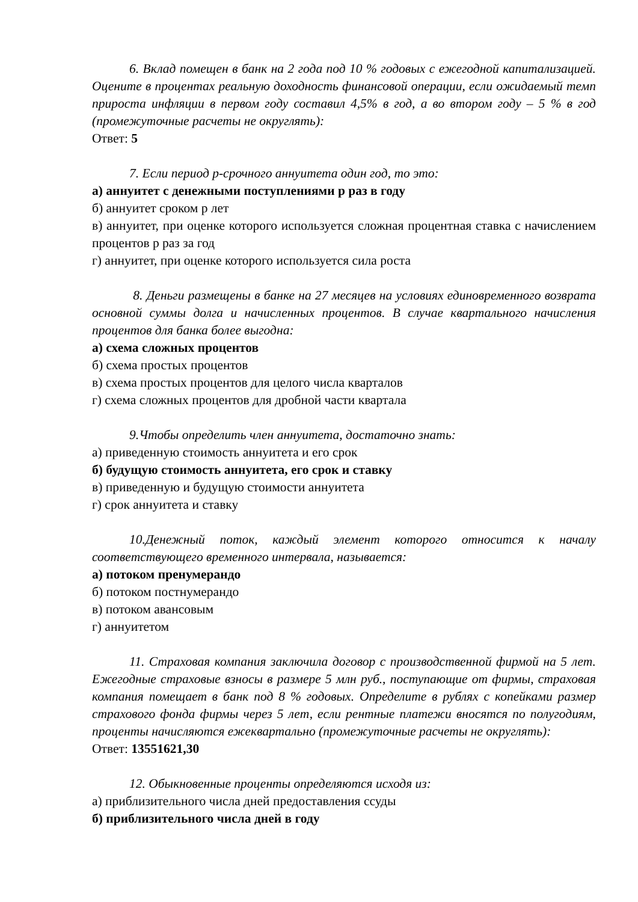6. Вклад помещен в банк на 2 года под 10 % годовых с ежегодной капитализацией. Оцените в процентах реальную доходность финансовой операции, если ожидаемый темп прироста инфляции в первом году составил 4,5% в год, а во втором году – 5 % в год (промежуточные расчеты не округлять):
Ответ: 5
7. Если период p-срочного аннуитета один год, то это:
а) аннуитет с денежными поступлениями p раз в году
б) аннуитет сроком p лет
в) аннуитет, при оценке которого используется сложная процентная ставка с начислением процентов p раз за год
г) аннуитет, при оценке которого используется сила роста
8. Деньги размещены в банке на 27 месяцев на условиях единовременного возврата основной суммы долга и начисленных процентов. В случае квартального начисления процентов для банка более выгодна:
а) схема сложных процентов
б) схема простых процентов
в) схема простых процентов для целого числа кварталов
г) схема сложных процентов для дробной части квартала
9.Чтобы определить член аннуитета, достаточно знать:
а) приведенную стоимость аннуитета и его срок
б) будущую стоимость аннуитета, его срок и ставку
в) приведенную и будущую стоимости аннуитета
г) срок аннуитета и ставку
10.Денежный поток, каждый элемент которого относится к началу соответствующего временного интервала, называется:
а) потоком пренумерандо
б) потоком постнумерандо
в) потоком авансовым
г) аннуитетом
11. Страховая компания заключила договор с производственной фирмой на 5 лет. Ежегодные страховые взносы в размере 5 млн руб., поступающие от фирмы, страховая компания помещает в банк под 8 % годовых. Определите в рублях с копейками размер страхового фонда фирмы через 5 лет, если рентные платежи вносятся по полугодиям, проценты начисляются ежеквартально (промежуточные расчеты не округлять):
Ответ: 13551621,30
12. Обыкновенные проценты определяются исходя из:
а) приблизительного числа дней предоставления ссуды
б) приблизительного числа дней в году